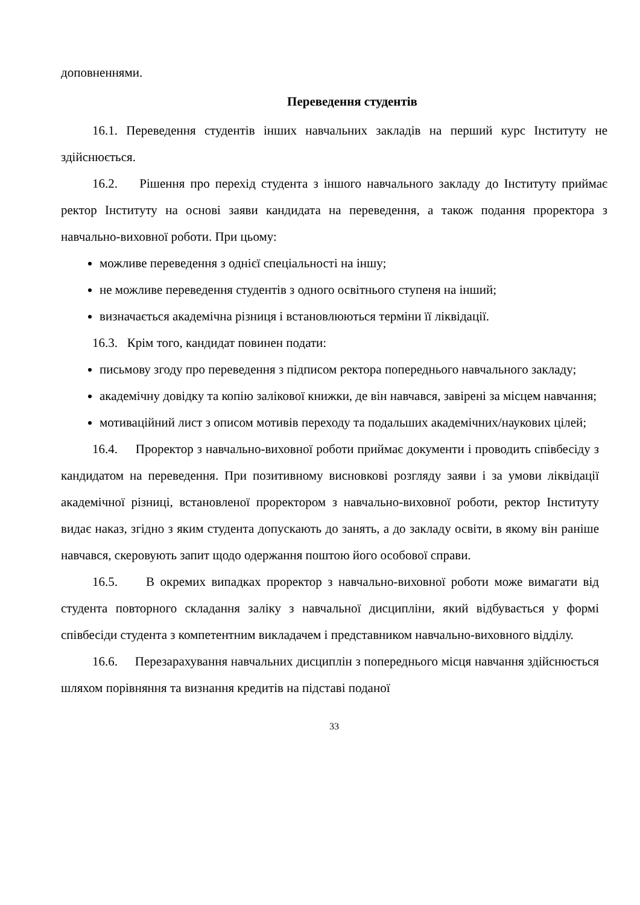доповненнями.
Переведення студентів
16.1. Переведення студентів інших навчальних закладів на перший курс Інституту не здійснюється.
16.2. Рішення про перехід студента з іншого навчального закладу до Інституту приймає ректор Інституту на основі заяви кандидата на переведення, а також подання проректора з навчально-виховної роботи. При цьому:
можливе переведення з однієї спеціальності на іншу;
не можливе переведення студентів з одного освітнього ступеня на інший;
визначається академічна різниця і встановлюються терміни її ліквідації.
16.3. Крім того, кандидат повинен подати:
письмову згоду про переведення з підписом ректора попереднього навчального закладу;
академічну довідку та копію залікової книжки, де він навчався, завірені за місцем навчання;
мотиваційний лист з описом мотивів переходу та подальших академічних/наукових цілей;
16.4. Проректор з навчально-виховної роботи приймає документи і проводить співбесіду з кандидатом на переведення. При позитивному висновкові розгляду заяви і за умови ліквідації академічної різниці, встановленої проректором з навчально-виховної роботи, ректор Інституту видає наказ, згідно з яким студента допускають до занять, а до закладу освіти, в якому він раніше навчався, скеровують запит щодо одержання поштою його особової справи.
16.5. В окремих випадках проректор з навчально-виховної роботи може вимагати від студента повторного складання заліку з навчальної дисципліни, який відбувається у формі співбесіди студента з компетентним викладачем і представником навчально-виховного відділу.
16.6. Перезарахування навчальних дисциплін з попереднього місця навчання здійснюється шляхом порівняння та визнання кредитів на підставі поданої
33